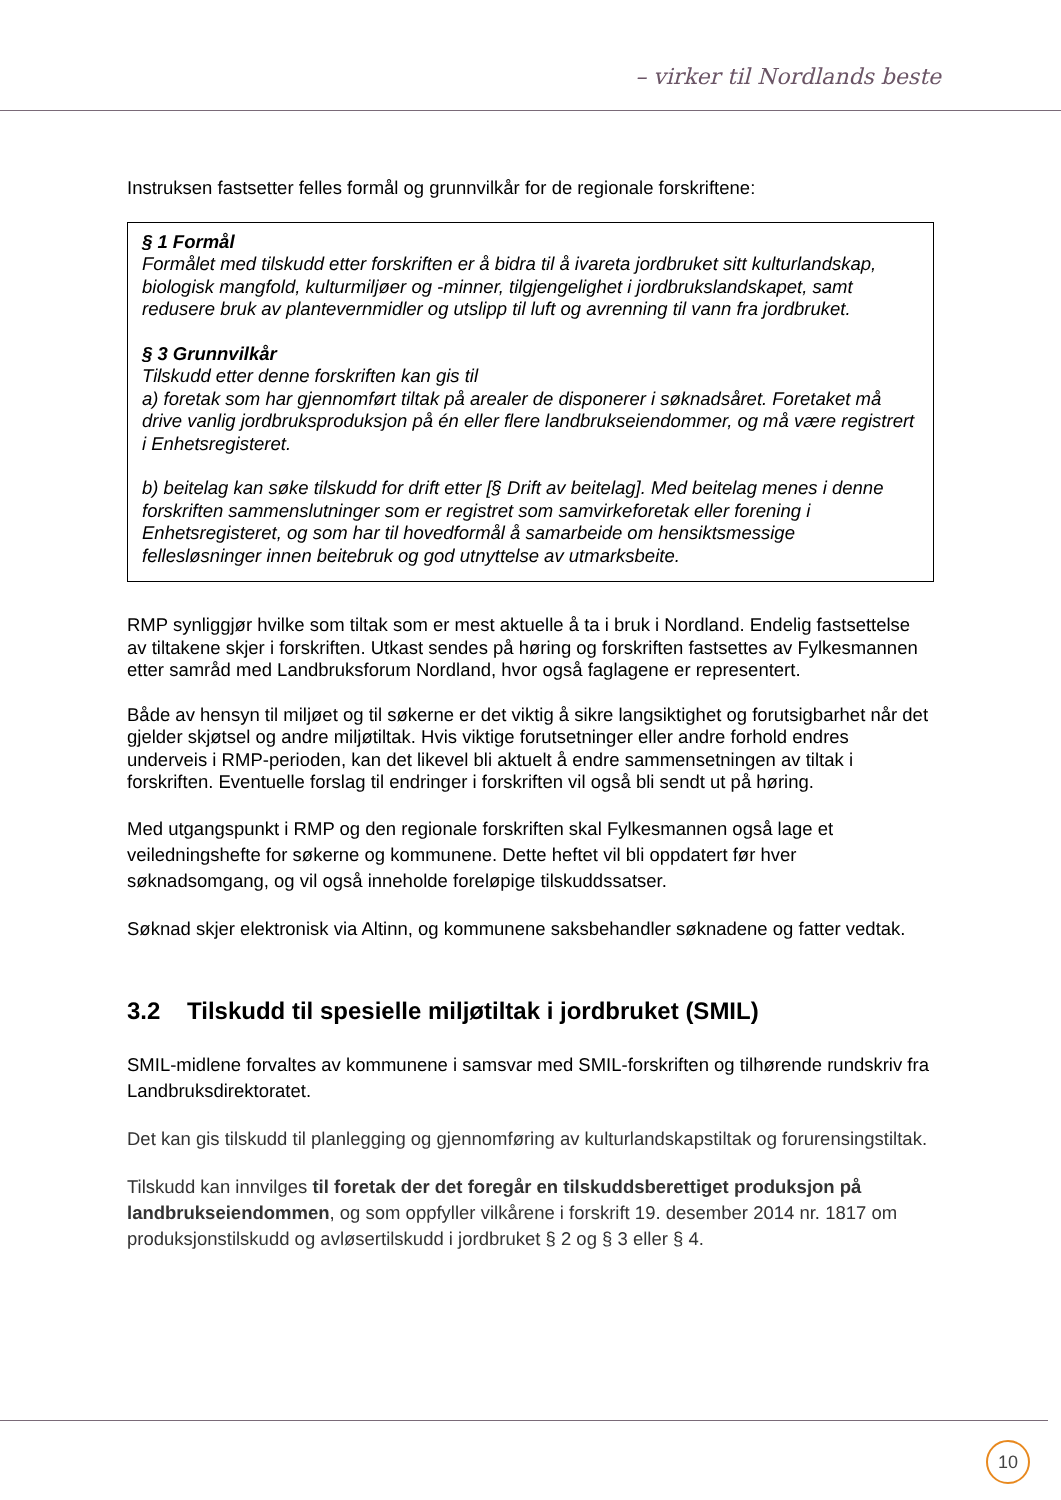– virker til Nordlands beste
Instruksen fastsetter felles formål og grunnvilkår for de regionale forskriftene:
§ 1 Formål
Formålet med tilskudd etter forskriften er å bidra til å ivareta jordbruket sitt kulturlandskap, biologisk mangfold, kulturmiljøer og -minner, tilgjengelighet i jordbrukslandskapet, samt redusere bruk av plantevernmidler og utslipp til luft og avrenning til vann fra jordbruket.
§ 3 Grunnvilkår
Tilskudd etter denne forskriften kan gis til
a) foretak som har gjennomført tiltak på arealer de disponerer i søknadsåret. Foretaket må drive vanlig jordbruksproduksjon på én eller flere landbrukseiendommer, og må være registrert i Enhetsregisteret.
b) beitelag kan søke tilskudd for drift etter [§ Drift av beitelag]. Med beitelag menes i denne forskriften sammenslutninger som er registret som samvirkeforetak eller forening i Enhetsregisteret, og som har til hovedformål å samarbeide om hensiktsmessige fellesløsninger innen beitebruk og god utnyttelse av utmarksbeite.
RMP synliggjør hvilke som tiltak som er mest aktuelle å ta i bruk i Nordland. Endelig fastsettelse av tiltakene skjer i forskriften. Utkast sendes på høring og forskriften fastsettes av Fylkesmannen etter samråd med Landbruksforum Nordland, hvor også faglagene er representert.
Både av hensyn til miljøet og til søkerne er det viktig å sikre langsiktighet og forutsigbarhet når det gjelder skjøtsel og andre miljøtiltak. Hvis viktige forutsetninger eller andre forhold endres underveis i RMP-perioden, kan det likevel bli aktuelt å endre sammensetningen av tiltak i forskriften. Eventuelle forslag til endringer i forskriften vil også bli sendt ut på høring.
Med utgangspunkt i RMP og den regionale forskriften skal Fylkesmannen også lage et veiledningshefte for søkerne og kommunene. Dette heftet vil bli oppdatert før hver søknadsomgang, og vil også inneholde foreløpige tilskuddssatser.
Søknad skjer elektronisk via Altinn, og kommunene saksbehandler søknadene og fatter vedtak.
3.2 Tilskudd til spesielle miljøtiltak i jordbruket (SMIL)
SMIL-midlene forvaltes av kommunene i samsvar med SMIL-forskriften og tilhørende rundskriv fra Landbruksdirektoratet.
Det kan gis tilskudd til planlegging og gjennomføring av kulturlandskapstiltak og forurensingstiltak.
Tilskudd kan innvilges til foretak der det foregår en tilskuddsberettiget produksjon på landbrukseiendommen, og som oppfyller vilkårene i forskrift 19. desember 2014 nr. 1817 om produksjonstilskudd og avløsertilskudd i jordbruket § 2 og § 3 eller § 4.
10